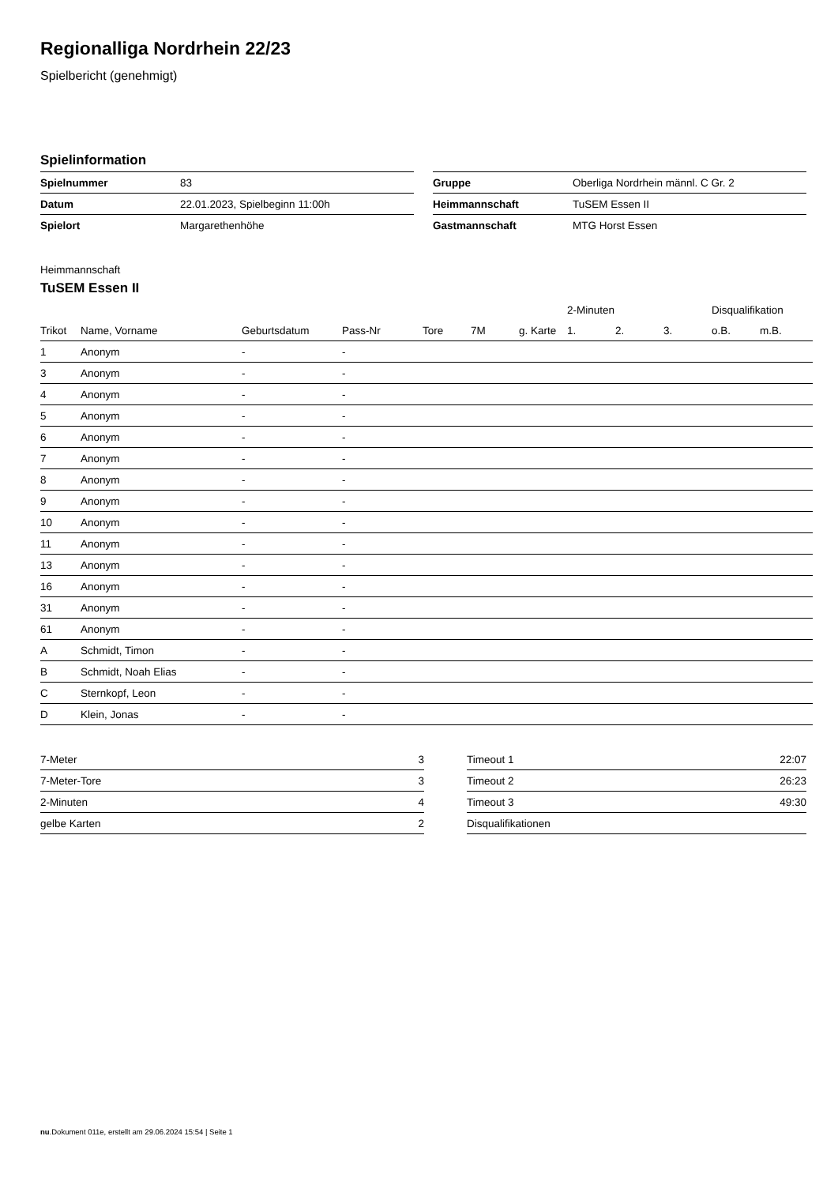Regionalliga Nordrhein 22/23
Spielbericht (genehmigt)
Spielinformation
| Spielnummer | 83 |
| Datum | 22.01.2023, Spielbeginn 11:00h |
| Spielort | Margarethenhöhe |
| Gruppe | Oberliga Nordrhein männl. C Gr. 2 |
| Heimmannschaft | TuSEM Essen II |
| Gastmannschaft | MTG Horst Essen |
Heimmannschaft
TuSEM Essen II
| | | | | | | | 2-Minuten | | | Disqualifikation | |
| --- | --- | --- | --- | --- | --- | --- | --- | --- | --- | --- | --- |
| Trikot | Name, Vorname | Geburtsdatum | Pass-Nr | Tore | 7M | g. Karte | 1. | 2. | 3. | o.B. | m.B. |
| 1 | Anonym | - | - | | | | | | | | |
| 3 | Anonym | - | - | | | | | | | | |
| 4 | Anonym | - | - | | | | | | | | |
| 5 | Anonym | - | - | | | | | | | | |
| 6 | Anonym | - | - | | | | | | | | |
| 7 | Anonym | - | - | | | | | | | | |
| 8 | Anonym | - | - | | | | | | | | |
| 9 | Anonym | - | - | | | | | | | | |
| 10 | Anonym | - | - | | | | | | | | |
| 11 | Anonym | - | - | | | | | | | | |
| 13 | Anonym | - | - | | | | | | | | |
| 16 | Anonym | - | - | | | | | | | | |
| 31 | Anonym | - | - | | | | | | | | |
| 61 | Anonym | - | - | | | | | | | | |
| A | Schmidt, Timon | - | - | | | | | | | | |
| B | Schmidt, Noah Elias | - | - | | | | | | | | |
| C | Sternkopf, Leon | - | - | | | | | | | | |
| D | Klein, Jonas | - | - | | | | | | | | |
| 7-Meter | 3 |
| 7-Meter-Tore | 3 |
| 2-Minuten | 4 |
| gelbe Karten | 2 |
| Timeout 1 | 22:07 |
| Timeout 2 | 26:23 |
| Timeout 3 | 49:30 |
| Disqualifikationen | |
nu.Dokument 011e, erstellt am 29.06.2024 15:54 | Seite 1